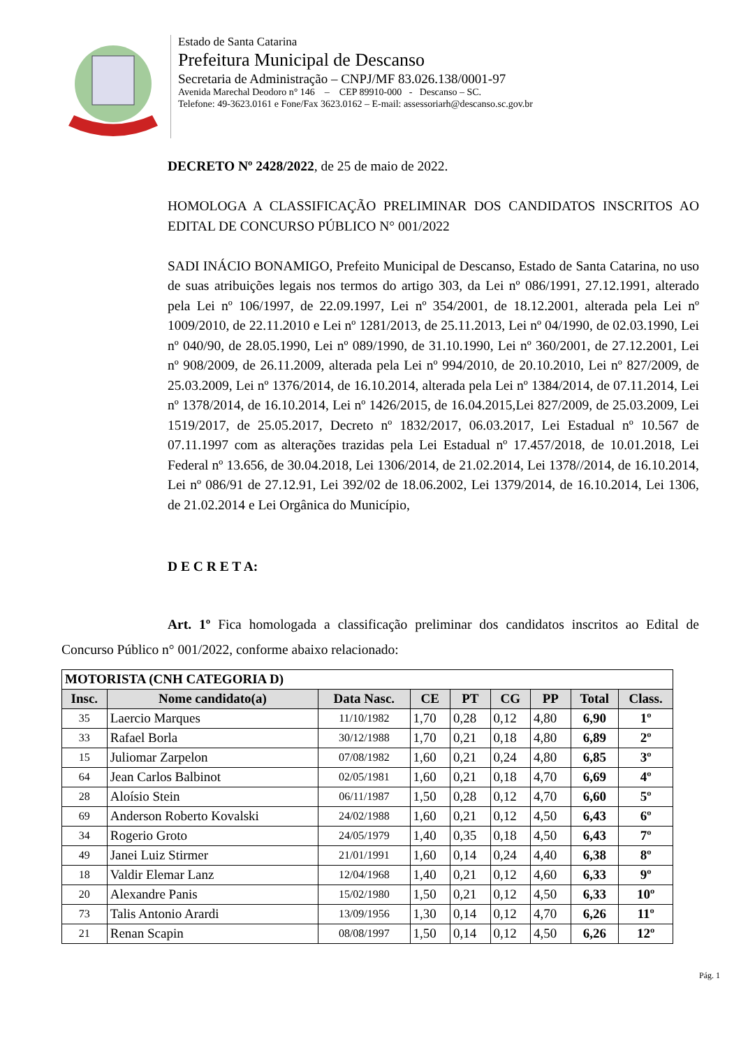Estado de Santa Catarina
Prefeitura Municipal de Descanso
Secretaria de Administração – CNPJ/MF 83.026.138/0001-97
Avenida Marechal Deodoro n° 146 – CEP 89910-000 - Descanso – SC.
Telefone: 49-3623.0161 e Fone/Fax 3623.0162 – E-mail: assessoriarh@descanso.sc.gov.br
DECRETO Nº 2428/2022, de 25 de maio de 2022.
HOMOLOGA A CLASSIFICAÇÃO PRELIMINAR DOS CANDIDATOS INSCRITOS AO EDITAL DE CONCURSO PÚBLICO N° 001/2022
SADI INÁCIO BONAMIGO, Prefeito Municipal de Descanso, Estado de Santa Catarina, no uso de suas atribuições legais nos termos do artigo 303, da Lei nº 086/1991, 27.12.1991, alterado pela Lei nº 106/1997, de 22.09.1997, Lei nº 354/2001, de 18.12.2001, alterada pela Lei nº 1009/2010, de 22.11.2010 e Lei nº 1281/2013, de 25.11.2013, Lei nº 04/1990, de 02.03.1990, Lei nº 040/90, de 28.05.1990, Lei nº 089/1990, de 31.10.1990, Lei nº 360/2001, de 27.12.2001, Lei nº 908/2009, de 26.11.2009, alterada pela Lei nº 994/2010, de 20.10.2010, Lei nº 827/2009, de 25.03.2009, Lei nº 1376/2014, de 16.10.2014, alterada pela Lei nº 1384/2014, de 07.11.2014, Lei nº 1378/2014, de 16.10.2014, Lei nº 1426/2015, de 16.04.2015,Lei 827/2009, de 25.03.2009, Lei 1519/2017, de 25.05.2017, Decreto nº 1832/2017, 06.03.2017, Lei Estadual nº 10.567 de 07.11.1997 com as alterações trazidas pela Lei Estadual nº 17.457/2018, de 10.01.2018, Lei Federal nº 13.656, de 30.04.2018, Lei 1306/2014, de 21.02.2014, Lei 1378//2014, de 16.10.2014, Lei nº 086/91 de 27.12.91, Lei 392/02 de 18.06.2002, Lei 1379/2014, de 16.10.2014, Lei 1306, de 21.02.2014 e Lei Orgânica do Município,
D E C R E T A:
Art. 1º Fica homologada a classificação preliminar dos candidatos inscritos ao Edital de Concurso Público n° 001/2022, conforme abaixo relacionado:
| MOTORISTA (CNH CATEGORIA D) | | | | | | | | |
| Insc. | Nome candidato(a) | Data Nasc. | CE | PT | CG | PP | Total | Class. |
| 35 | Laercio Marques | 11/10/1982 | 1,70 | 0,28 | 0,12 | 4,80 | 6,90 | 1º |
| 33 | Rafael Borla | 30/12/1988 | 1,70 | 0,21 | 0,18 | 4,80 | 6,89 | 2º |
| 15 | Juliomar Zarpelon | 07/08/1982 | 1,60 | 0,21 | 0,24 | 4,80 | 6,85 | 3º |
| 64 | Jean Carlos Balbinot | 02/05/1981 | 1,60 | 0,21 | 0,18 | 4,70 | 6,69 | 4º |
| 28 | Aloísio Stein | 06/11/1987 | 1,50 | 0,28 | 0,12 | 4,70 | 6,60 | 5º |
| 69 | Anderson Roberto Kovalski | 24/02/1988 | 1,60 | 0,21 | 0,12 | 4,50 | 6,43 | 6º |
| 34 | Rogerio Groto | 24/05/1979 | 1,40 | 0,35 | 0,18 | 4,50 | 6,43 | 7º |
| 49 | Janei Luiz Stirmer | 21/01/1991 | 1,60 | 0,14 | 0,24 | 4,40 | 6,38 | 8º |
| 18 | Valdir Elemar Lanz | 12/04/1968 | 1,40 | 0,21 | 0,12 | 4,60 | 6,33 | 9º |
| 20 | Alexandre Panis | 15/02/1980 | 1,50 | 0,21 | 0,12 | 4,50 | 6,33 | 10º |
| 73 | Talis Antonio Arardi | 13/09/1956 | 1,30 | 0,14 | 0,12 | 4,70 | 6,26 | 11º |
| 21 | Renan Scapin | 08/08/1997 | 1,50 | 0,14 | 0,12 | 4,50 | 6,26 | 12º |
Pág. 1